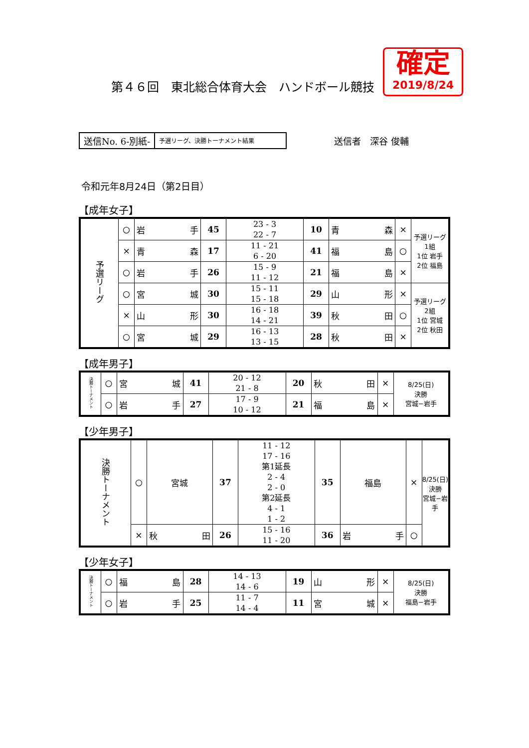確定
2019/8/24
第４６回　東北総合体育大会　ハンドボール競技
送信No. 6-別紙-
予選リーグ、決勝トーナメント結果
送信者　深谷 俊輔
令和元年8月24日（第2日目）
【成年女子】
| 予選リーグ | ○ | 岩 手 | 45 | 23 - 3 22 - 7 | 10 | 青 森 | × | 予選リーグ 1組 1位 岩手 2位 福島 |
| | × | 青 森 | 17 | 11 - 21 6 - 20 | 41 | 福 島 | ○ | |
| | ○ | 岩 手 | 26 | 15 - 9 11 - 12 | 21 | 福 島 | × | |
| | ○ | 宮 城 | 30 | 15 - 11 15 - 18 | 29 | 山 形 | × | 予選リーグ 2組 1位 宮城 2位 秋田 |
| | × | 山 形 | 30 | 16 - 18 14 - 21 | 39 | 秋 田 | ○ | |
| | ○ | 宮 城 | 29 | 16 - 13 13 - 15 | 28 | 秋 田 | × | |
【成年男子】
| 決勝トーナメント | ○ | 宮 城 | 41 | 20 - 12 21 - 8 | 20 | 秋 田 | × | 8/25(日) 決勝 宮城−岩手 |
| | ○ | 岩 手 | 27 | 17 - 9 10 - 12 | 21 | 福 島 | × | |
【少年男子】
| 決勝トーナメント | ○ | 宮城 | 37 | 11 - 12 17 - 16 第1延長 2 - 4 2 - 0 第2延長 4 - 1 1 - 2 | 35 | 福島 | × | 8/25(日) 決勝 宮城−岩手 |
| | × | 秋 田 | 26 | 15 - 16 11 - 20 | 36 | 岩 手 | ○ | |
【少年女子】
| 決勝トーナメント | ○ | 福 島 | 28 | 14 - 13 14 - 6 | 19 | 山 形 | × | 8/25(日) 決勝 福島−岩手 |
| | ○ | 岩 手 | 25 | 11 - 7 14 - 4 | 11 | 宮 城 | × | |